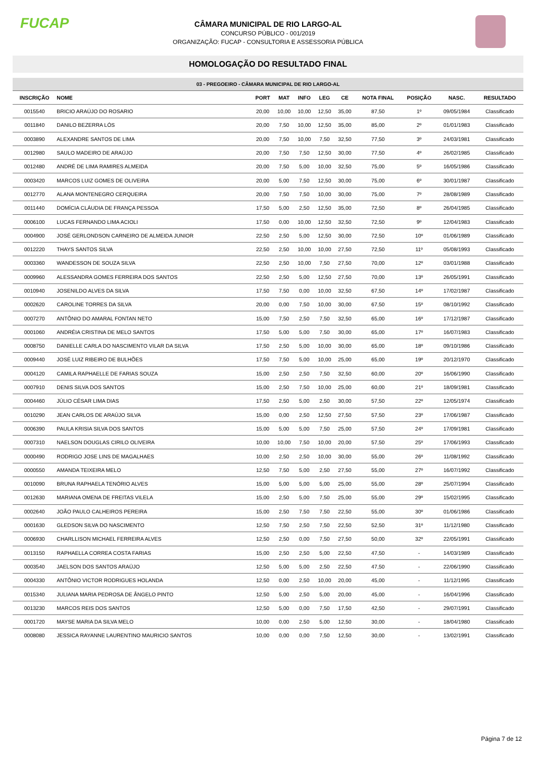FUCAP
CÂMARA MUNICIPAL DE RIO LARGO-AL
CONCURSO PÚBLICO - 001/2019
ORGANIZAÇÃO: FUCAP - CONSULTORIA E ASSESSORIA PÚBLICA
HOMOLOGAÇÃO DO RESULTADO FINAL
03 - PREGOEIRO - CÂMARA MUNICIPAL DE RIO LARGO-AL
| INSCRIÇÃO | NOME | PORT | MAT | INFO | LEG | CE | NOTA FINAL | POSIÇÃO | NASC. | RESULTADO |
| --- | --- | --- | --- | --- | --- | --- | --- | --- | --- | --- |
| 0015540 | BRICIO ARAÚJO DO ROSARIO | 20,00 | 10,00 | 10,00 | 12,50 | 35,00 | 87,50 | 1º | 09/05/1984 | Classificado |
| 0011840 | DANILO BEZERRA LÓS | 20,00 | 7,50 | 10,00 | 12,50 | 35,00 | 85,00 | 2º | 01/01/1983 | Classificado |
| 0003890 | ALEXANDRE SANTOS DE LIMA | 20,00 | 7,50 | 10,00 | 7,50 | 32,50 | 77,50 | 3º | 24/03/1981 | Classificado |
| 0012980 | SAULO MADEIRO DE ARAÚJO | 20,00 | 7,50 | 7,50 | 12,50 | 30,00 | 77,50 | 4º | 26/02/1985 | Classificado |
| 0012480 | ANDRÉ DE LIMA RAMIRES ALMEIDA | 20,00 | 7,50 | 5,00 | 10,00 | 32,50 | 75,00 | 5º | 16/05/1986 | Classificado |
| 0003420 | MARCOS LUIZ GOMES DE OLIVEIRA | 20,00 | 5,00 | 7,50 | 12,50 | 30,00 | 75,00 | 6º | 30/01/1987 | Classificado |
| 0012770 | ALANA MONTENEGRO CERQUEIRA | 20,00 | 7,50 | 7,50 | 10,00 | 30,00 | 75,00 | 7º | 28/08/1989 | Classificado |
| 0011440 | DOMÍCIA CLÁUDIA DE FRANÇA PESSOA | 17,50 | 5,00 | 2,50 | 12,50 | 35,00 | 72,50 | 8º | 26/04/1985 | Classificado |
| 0006100 | LUCAS FERNANDO LIMA ACIOLI | 17,50 | 0,00 | 10,00 | 12,50 | 32,50 | 72,50 | 9º | 12/04/1983 | Classificado |
| 0004900 | JOSÉ GERLONDSON CARNEIRO DE ALMEIDA JUNIOR | 22,50 | 2,50 | 5,00 | 12,50 | 30,00 | 72,50 | 10º | 01/06/1989 | Classificado |
| 0012220 | THAYS SANTOS SILVA | 22,50 | 2,50 | 10,00 | 10,00 | 27,50 | 72,50 | 11º | 05/08/1993 | Classificado |
| 0003360 | WANDESSON DE SOUZA SILVA | 22,50 | 2,50 | 10,00 | 7,50 | 27,50 | 70,00 | 12º | 03/01/1988 | Classificado |
| 0009960 | ALESSANDRA GOMES FERREIRA DOS SANTOS | 22,50 | 2,50 | 5,00 | 12,50 | 27,50 | 70,00 | 13º | 26/05/1991 | Classificado |
| 0010940 | JOSENILDO ALVES DA SILVA | 17,50 | 7,50 | 0,00 | 10,00 | 32,50 | 67,50 | 14º | 17/02/1987 | Classificado |
| 0002620 | CAROLINE TORRES DA SILVA | 20,00 | 0,00 | 7,50 | 10,00 | 30,00 | 67,50 | 15º | 08/10/1992 | Classificado |
| 0007270 | ANTÔNIO DO AMARAL FONTAN NETO | 15,00 | 7,50 | 2,50 | 7,50 | 32,50 | 65,00 | 16º | 17/12/1987 | Classificado |
| 0001060 | ANDRÉIA CRISTINA DE MELO SANTOS | 17,50 | 5,00 | 5,00 | 7,50 | 30,00 | 65,00 | 17º | 16/07/1983 | Classificado |
| 0008750 | DANIELLE CARLA DO NASCIMENTO VILAR DA SILVA | 17,50 | 2,50 | 5,00 | 10,00 | 30,00 | 65,00 | 18º | 09/10/1986 | Classificado |
| 0009440 | JOSÉ LUIZ RIBEIRO DE BULHÕES | 17,50 | 7,50 | 5,00 | 10,00 | 25,00 | 65,00 | 19º | 20/12/1970 | Classificado |
| 0004120 | CAMILA RAPHAELLE DE FARIAS SOUZA | 15,00 | 2,50 | 2,50 | 7,50 | 32,50 | 60,00 | 20º | 16/06/1990 | Classificado |
| 0007910 | DENIS SILVA DOS SANTOS | 15,00 | 2,50 | 7,50 | 10,00 | 25,00 | 60,00 | 21º | 18/09/1981 | Classificado |
| 0004460 | JÚLIO CÉSAR LIMA DIAS | 17,50 | 2,50 | 5,00 | 2,50 | 30,00 | 57,50 | 22º | 12/05/1974 | Classificado |
| 0010290 | JEAN CARLOS DE ARAÚJO SILVA | 15,00 | 0,00 | 2,50 | 12,50 | 27,50 | 57,50 | 23º | 17/06/1987 | Classificado |
| 0006390 | PAULA KRISIA SILVA DOS SANTOS | 15,00 | 5,00 | 5,00 | 7,50 | 25,00 | 57,50 | 24º | 17/09/1981 | Classificado |
| 0007310 | NAELSON DOUGLAS CIRILO OLIVEIRA | 10,00 | 10,00 | 7,50 | 10,00 | 20,00 | 57,50 | 25º | 17/06/1993 | Classificado |
| 0000490 | RODRIGO JOSE LINS DE MAGALHAES | 10,00 | 2,50 | 2,50 | 10,00 | 30,00 | 55,00 | 26º | 11/08/1992 | Classificado |
| 0000550 | AMANDA TEIXEIRA MELO | 12,50 | 7,50 | 5,00 | 2,50 | 27,50 | 55,00 | 27º | 16/07/1992 | Classificado |
| 0010090 | BRUNA RAPHAELA TENÓRIO ALVES | 15,00 | 5,00 | 5,00 | 5,00 | 25,00 | 55,00 | 28º | 25/07/1994 | Classificado |
| 0012630 | MARIANA OMENA DE FREITAS VILELA | 15,00 | 2,50 | 5,00 | 7,50 | 25,00 | 55,00 | 29º | 15/02/1995 | Classificado |
| 0002640 | JOÃO PAULO CALHEIROS PEREIRA | 15,00 | 2,50 | 7,50 | 7,50 | 22,50 | 55,00 | 30º | 01/06/1986 | Classificado |
| 0001630 | GLEDSON SILVA DO NASCIMENTO | 12,50 | 7,50 | 2,50 | 7,50 | 22,50 | 52,50 | 31º | 11/12/1980 | Classificado |
| 0006930 | CHARLLISON MICHAEL FERREIRA ALVES | 12,50 | 2,50 | 0,00 | 7,50 | 27,50 | 50,00 | 32º | 22/05/1991 | Classificado |
| 0013150 | RAPHAELLA CORREA COSTA FARIAS | 15,00 | 2,50 | 2,50 | 5,00 | 22,50 | 47,50 | - | 14/03/1989 | Classificado |
| 0003540 | JAELSON DOS SANTOS ARAÚJO | 12,50 | 5,00 | 5,00 | 2,50 | 22,50 | 47,50 | - | 22/06/1990 | Classificado |
| 0004330 | ANTÔNIO VICTOR RODRIGUES HOLANDA | 12,50 | 0,00 | 2,50 | 10,00 | 20,00 | 45,00 | - | 11/12/1995 | Classificado |
| 0015340 | JULIANA MARIA PEDROSA DE ÂNGELO PINTO | 12,50 | 5,00 | 2,50 | 5,00 | 20,00 | 45,00 | - | 16/04/1996 | Classificado |
| 0013230 | MARCOS REIS DOS SANTOS | 12,50 | 5,00 | 0,00 | 7,50 | 17,50 | 42,50 | - | 29/07/1991 | Classificado |
| 0001720 | MAYSE MARIA DA SILVA MELO | 10,00 | 0,00 | 2,50 | 5,00 | 12,50 | 30,00 | - | 18/04/1980 | Classificado |
| 0008080 | JESSICA RAYANNE LAURENTINO MAURICIO SANTOS | 10,00 | 0,00 | 0,00 | 7,50 | 12,50 | 30,00 | - | 13/02/1991 | Classificado |
Página 7 de 12